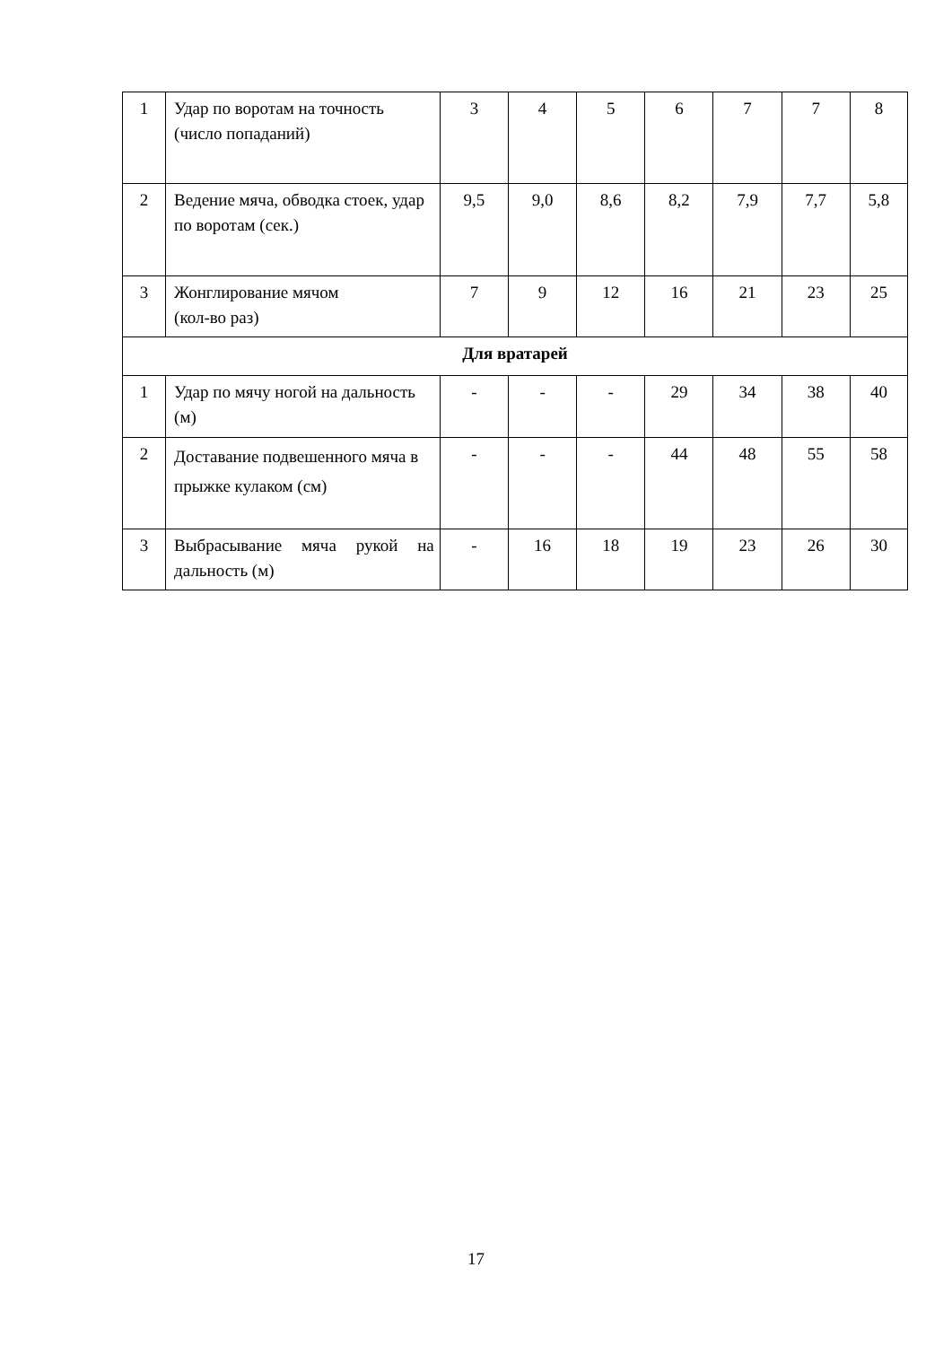| 1 | Удар по воротам на точность (число попаданий) | 3 | 4 | 5 | 6 | 7 | 7 | 8 |
| 2 | Ведение мяча, обводка стоек, удар по воротам (сек.) | 9,5 | 9,0 | 8,6 | 8,2 | 7,9 | 7,7 | 5,8 |
| 3 | Жонглирование мячом (кол-во раз) | 7 | 9 | 12 | 16 | 21 | 23 | 25 |
| Для вратарей | | | | | | | | |
| 1 | Удар по мячу ногой на дальность (м) | - | - | - | 29 | 34 | 38 | 40 |
| 2 | Доставание подвешенного мяча в прыжке кулаком (см) | - | - | - | 44 | 48 | 55 | 58 |
| 3 | Выбрасывание мяча рукой на дальность (м) | - | 16 | 18 | 19 | 23 | 26 | 30 |
17